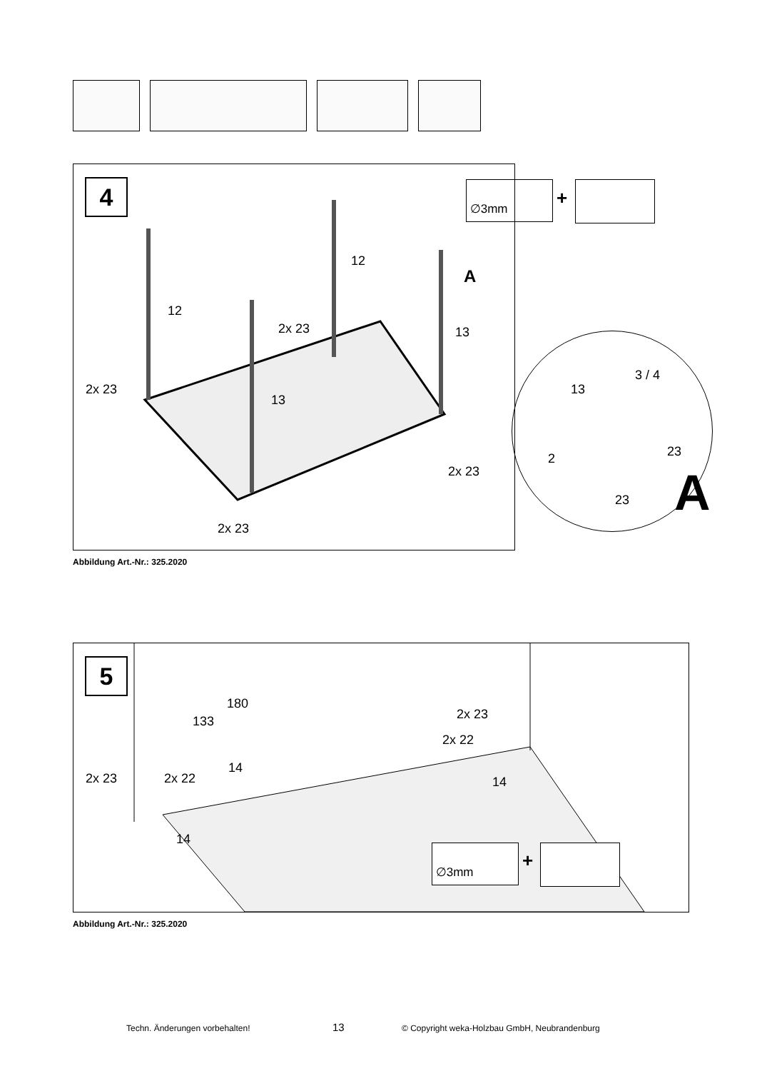4
12
12
2x 23 13
A
2x 23
13
2x 23
2x 23
∅3mm
+
3 / 4
13
2 23
23 A
Abbildung Art.-Nr.: 325.2020
5
180
133
14
2x 23
2x 22
14
2x 23 2x 22
14
∅3mm +
Abbildung Art.-Nr.: 325.2020
Techn. Änderungen vorbehalten! 13 © Copyright weka-Holzbau GmbH, Neubrandenburg